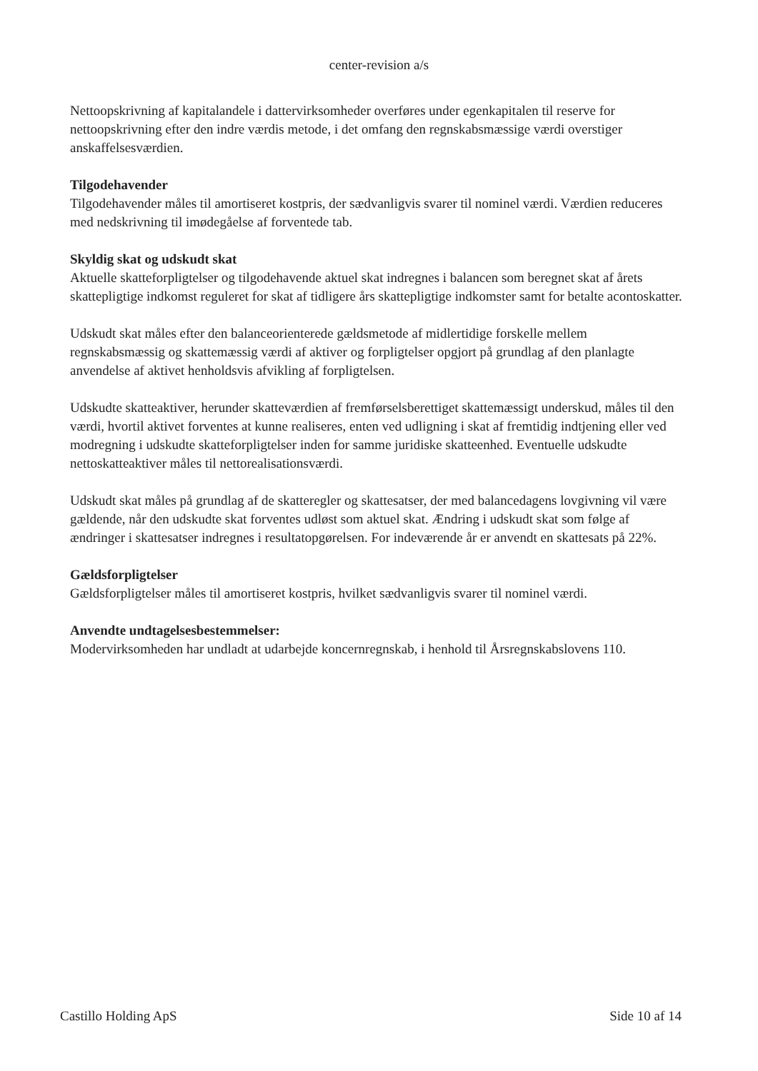center-revision a/s
Nettoopskrivning af kapitalandele i dattervirksomheder overføres under egenkapitalen til reserve for nettoopskrivning efter den indre værdis metode, i det omfang den regnskabsmæssige værdi overstiger anskaffelsesværdien.
Tilgodehavender
Tilgodehavender måles til amortiseret kostpris, der sædvanligvis svarer til nominel værdi. Værdien reduceres med nedskrivning til imødegåelse af forventede tab.
Skyldig skat og udskudt skat
Aktuelle skatteforpligtelser og tilgodehavende aktuel skat indregnes i balancen som beregnet skat af årets skattepligtige indkomst reguleret for skat af tidligere års skattepligtige indkomster samt for betalte acontoskatter.
Udskudt skat måles efter den balanceorienterede gældsmetode af midlertidige forskelle mellem regnskabsmæssig og skattemæssig værdi af aktiver og forpligtelser opgjort på grundlag af den planlagte anvendelse af aktivet henholdsvis afvikling af forpligtelsen.
Udskudte skatteaktiver, herunder skatteværdien af fremførselsberettiget skattemæssigt underskud, måles til den værdi, hvortil aktivet forventes at kunne realiseres, enten ved udligning i skat af fremtidig indtjening eller ved modregning i udskudte skatteforpligtelser inden for samme juridiske skatteenhed. Eventuelle udskudte nettoskatteaktiver måles til nettorealisationsværdi.
Udskudt skat måles på grundlag af de skatteregler og skattesatser, der med balancedagens lovgivning vil være gældende, når den udskudte skat forventes udløst som aktuel skat. Ændring i udskudt skat som følge af ændringer i skattesatser indregnes i resultatopgørelsen. For indeværende år er anvendt en skattesats på 22%.
Gældsforpligtelser
Gældsforpligtelser måles til amortiseret kostpris, hvilket sædvanligvis svarer til nominel værdi.
Anvendte undtagelsesbestemmelser:
Modervirksomheden har undladt at udarbejde koncernregnskab, i henhold til Årsregnskabslovens 110.
Castillo Holding ApS Side 10 af 14